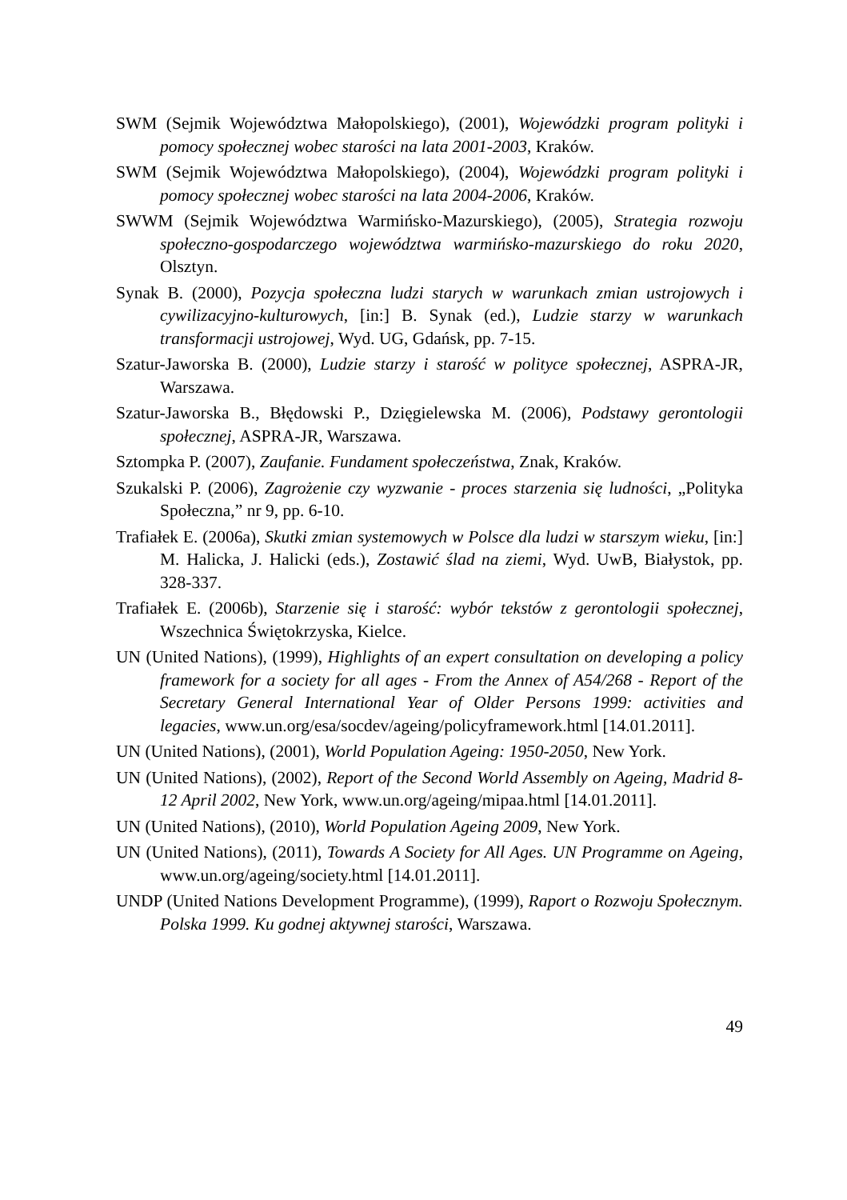SWM (Sejmik Województwa Małopolskiego), (2001), Wojewódzki program polityki i pomocy społecznej wobec starości na lata 2001-2003, Kraków.
SWM (Sejmik Województwa Małopolskiego), (2004), Wojewódzki program polityki i pomocy społecznej wobec starości na lata 2004-2006, Kraków.
SWWM (Sejmik Województwa Warmińsko-Mazurskiego), (2005), Strategia rozwoju społeczno-gospodarczego województwa warmińsko-mazurskiego do roku 2020, Olsztyn.
Synak B. (2000), Pozycja społeczna ludzi starych w warunkach zmian ustrojowych i cywilizacyjno-kulturowych, [in:] B. Synak (ed.), Ludzie starzy w warunkach transformacji ustrojowej, Wyd. UG, Gdańsk, pp. 7-15.
Szatur-Jaworska B. (2000), Ludzie starzy i starość w polityce społecznej, ASPRA-JR, Warszawa.
Szatur-Jaworska B., Błędowski P., Dzięgielewska M. (2006), Podstawy gerontologii społecznej, ASPRA-JR, Warszawa.
Sztompka P. (2007), Zaufanie. Fundament społeczeństwa, Znak, Kraków.
Szukalski P. (2006), Zagrożenie czy wyzwanie - proces starzenia się ludności, „Polityka Społeczna,” nr 9, pp. 6-10.
Trafiałek E. (2006a), Skutki zmian systemowych w Polsce dla ludzi w starszym wieku, [in:] M. Halicka, J. Halicki (eds.), Zostawić ślad na ziemi, Wyd. UwB, Białystok, pp. 328-337.
Trafiałek E. (2006b), Starzenie się i starość: wybór tekstów z gerontologii społecznej, Wszechnica Świętokrzyska, Kielce.
UN (United Nations), (1999), Highlights of an expert consultation on developing a policy framework for a society for all ages - From the Annex of A54/268 - Report of the Secretary General International Year of Older Persons 1999: activities and legacies, www.un.org/esa/socdev/ageing/policyframework.html [14.01.2011].
UN (United Nations), (2001), World Population Ageing: 1950-2050, New York.
UN (United Nations), (2002), Report of the Second World Assembly on Ageing, Madrid 8-12 April 2002, New York, www.un.org/ageing/mipaa.html [14.01.2011].
UN (United Nations), (2010), World Population Ageing 2009, New York.
UN (United Nations), (2011), Towards A Society for All Ages. UN Programme on Ageing, www.un.org/ageing/society.html [14.01.2011].
UNDP (United Nations Development Programme), (1999), Raport o Rozwoju Społecznym. Polska 1999. Ku godnej aktywnej starości, Warszawa.
49